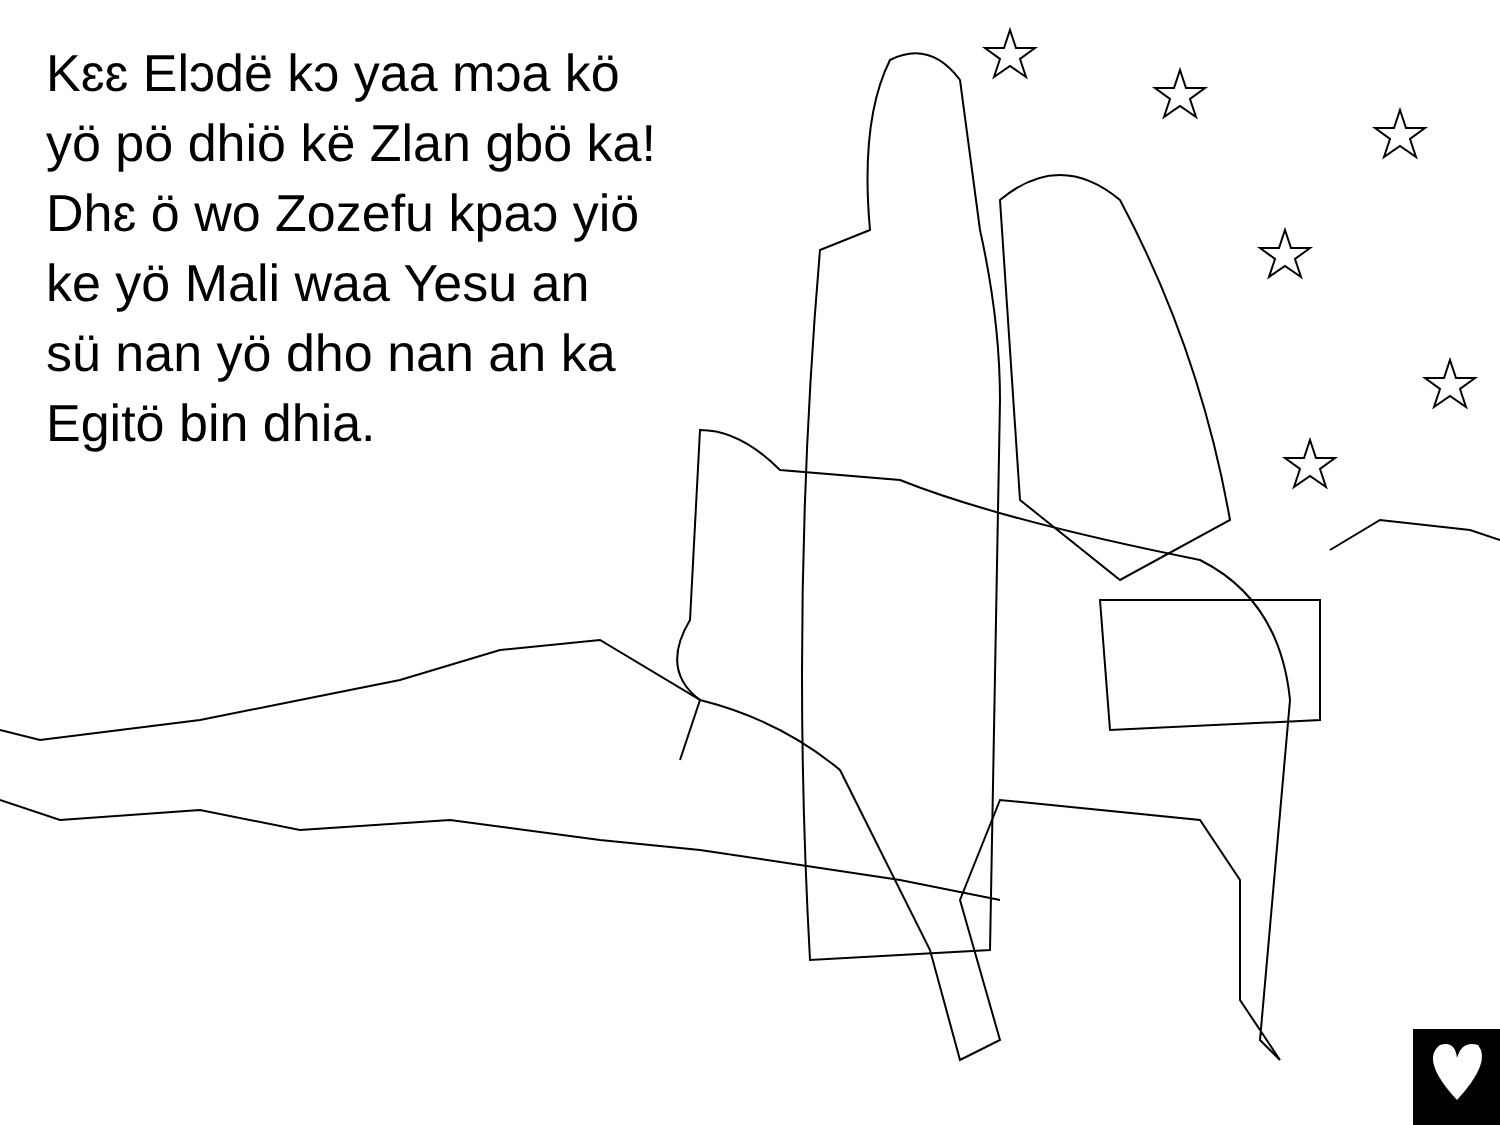Kɛɛ Elɔdë kɔ yaa mɔa kö
yö pö dhiö kë Zlan gbö ka!
Dhɛ ö wo Zozefu kpaɔ yiö
ke yö Mali waa Yesu an
sü nan yö dho nan an ka
Egitö bin dhia.